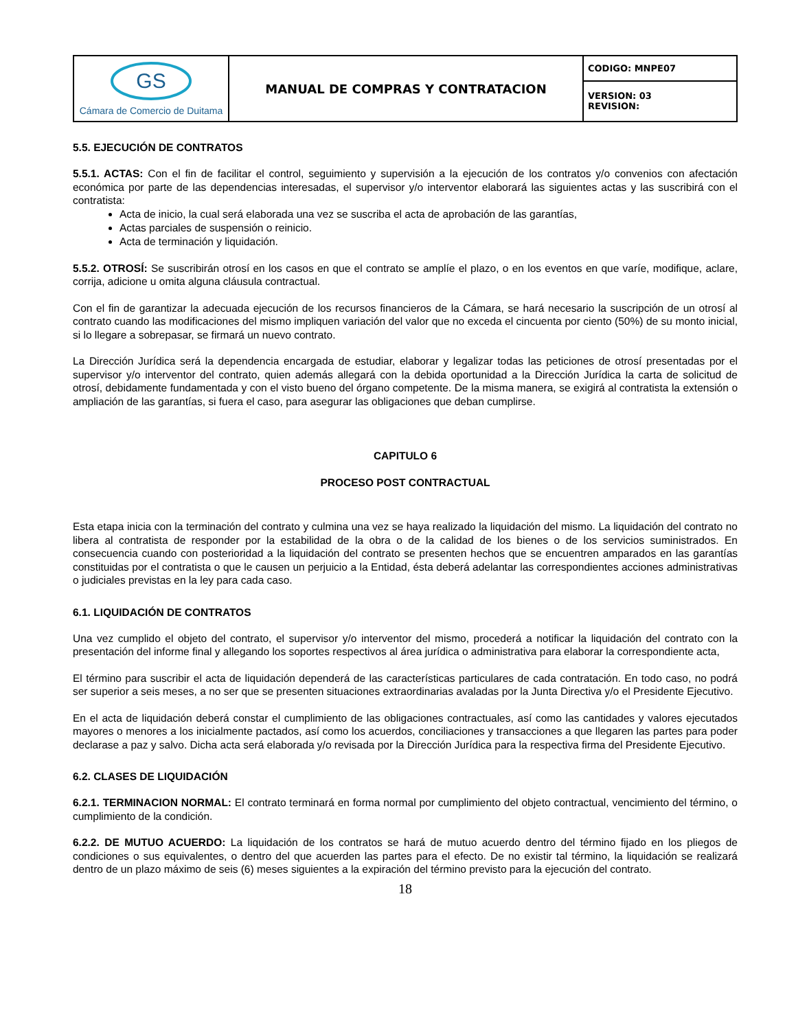| GS Cámara de Comercio de Duitama | MANUAL DE COMPRAS Y CONTRATACION | CODIGO: MNPE07 |
| | | VERSION: 03 REVISION: |
5.5. EJECUCIÓN DE CONTRATOS
5.5.1. ACTAS: Con el fin de facilitar el control, seguimiento y supervisión a la ejecución de los contratos y/o convenios con afectación económica por parte de las dependencias interesadas, el supervisor y/o interventor elaborará las siguientes actas y las suscribirá con el contratista:
Acta de inicio, la cual será elaborada una vez se suscriba el acta de aprobación de las garantías,
Actas parciales de suspensión o reinicio.
Acta de terminación y liquidación.
5.5.2. OTROSÍ: Se suscribirán otrosí en los casos en que el contrato se amplíe el plazo, o en los eventos en que varíe, modifique, aclare, corrija, adicione u omita alguna cláusula contractual.
Con el fin de garantizar la adecuada ejecución de los recursos financieros de la Cámara, se hará necesario la suscripción de un otrosí al contrato cuando las modificaciones del mismo impliquen variación del valor que no exceda el cincuenta por ciento (50%) de su monto inicial, si lo llegare a sobrepasar, se firmará un nuevo contrato.
La Dirección Jurídica será la dependencia encargada de estudiar, elaborar y legalizar todas las peticiones de otrosí presentadas por el supervisor y/o interventor del contrato, quien además allegará con la debida oportunidad a la Dirección Jurídica la carta de solicitud de otrosí, debidamente fundamentada y con el visto bueno del órgano competente. De la misma manera, se exigirá al contratista la extensión o ampliación de las garantías, si fuera el caso, para asegurar las obligaciones que deban cumplirse.
CAPITULO 6
PROCESO POST CONTRACTUAL
Esta etapa inicia con la terminación del contrato y culmina una vez se haya realizado la liquidación del mismo. La liquidación del contrato no libera al contratista de responder por la estabilidad de la obra o de la calidad de los bienes o de los servicios suministrados. En consecuencia cuando con posterioridad a la liquidación del contrato se presenten hechos que se encuentren amparados en las garantías constituidas por el contratista o que le causen un perjuicio a la Entidad, ésta deberá adelantar las correspondientes acciones administrativas o judiciales previstas en la ley para cada caso.
6.1. LIQUIDACIÓN DE CONTRATOS
Una vez cumplido el objeto del contrato, el supervisor y/o interventor del mismo, procederá a notificar la liquidación del contrato con la presentación del informe final y allegando los soportes respectivos al área jurídica o administrativa para elaborar la correspondiente acta,
El término para suscribir el acta de liquidación dependerá de las características particulares de cada contratación. En todo caso, no podrá ser superior a seis meses, a no ser que se presenten situaciones extraordinarias avaladas por la Junta Directiva y/o el Presidente Ejecutivo.
En el acta de liquidación deberá constar el cumplimiento de las obligaciones contractuales, así como las cantidades y valores ejecutados mayores o menores a los inicialmente pactados, así como los acuerdos, conciliaciones y transacciones a que llegaren las partes para poder declarase a paz y salvo. Dicha acta será elaborada y/o revisada por la Dirección Jurídica para la respectiva firma del Presidente Ejecutivo.
6.2. CLASES DE LIQUIDACIÓN
6.2.1. TERMINACION NORMAL: El contrato terminará en forma normal por cumplimiento del objeto contractual, vencimiento del término, o cumplimiento de la condición.
6.2.2. DE MUTUO ACUERDO: La liquidación de los contratos se hará de mutuo acuerdo dentro del término fijado en los pliegos de condiciones o sus equivalentes, o dentro del que acuerden las partes para el efecto. De no existir tal término, la liquidación se realizará dentro de un plazo máximo de seis (6) meses siguientes a la expiración del término previsto para la ejecución del contrato.
18